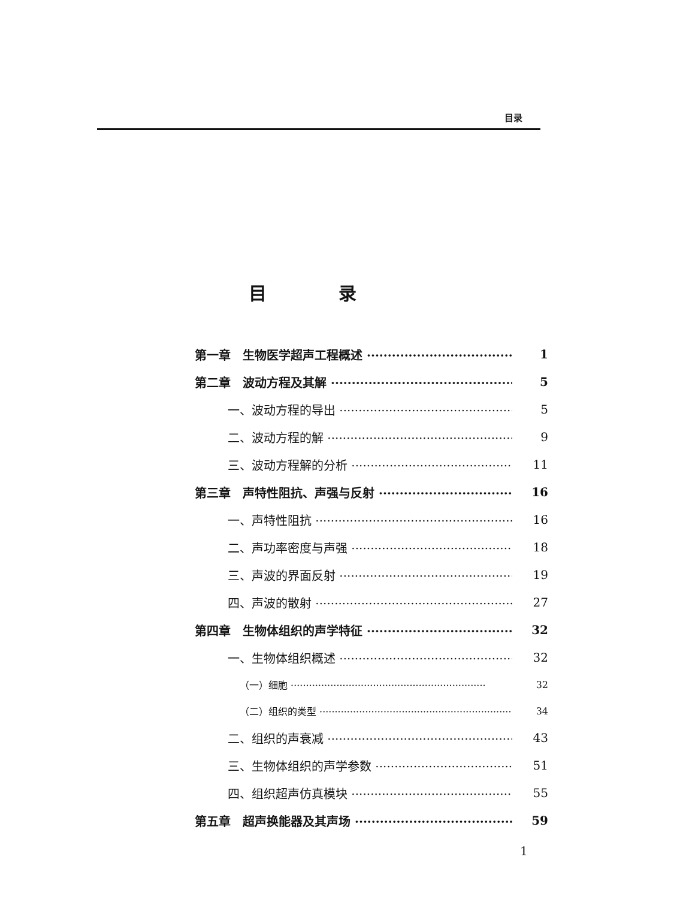目录
目录
第一章　生物医学超声工程概述 1
第二章　波动方程及其解 5
一、波动方程的导出 5
二、波动方程的解 9
三、波动方程解的分析 11
第三章　声特性阻抗、声强与反射 16
一、声特性阻抗 16
二、声功率密度与声强 18
三、声波的界面反射 19
四、声波的散射 27
第四章　生物体组织的声学特征 32
一、生物体组织概述 32
（一）细胞 32
（二）组织的类型 34
二、组织的声衰减 43
三、生物体组织的声学参数 51
四、组织超声仿真模块 55
第五章　超声换能器及其声场 59
1